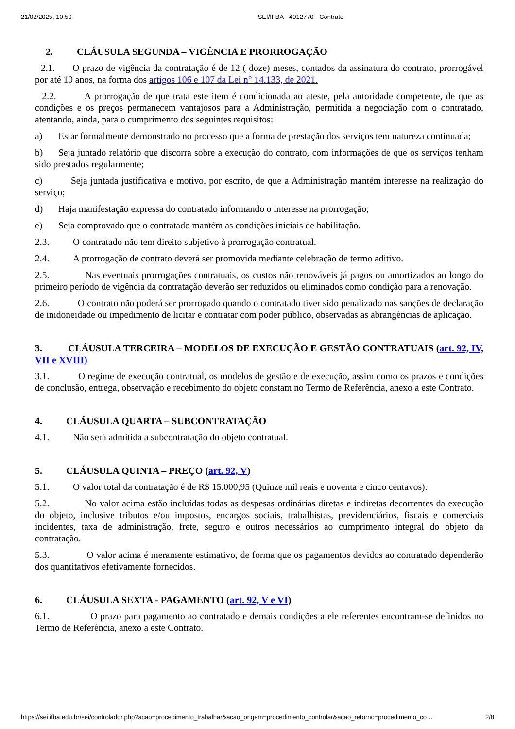21/02/2025, 10:59 SEI/IFBA - 4012770 - Contrato
2. CLÁUSULA SEGUNDA – VIGÊNCIA E PRORROGAÇÃO
2.1. O prazo de vigência da contratação é de 12 ( doze) meses, contados da assinatura do contrato, prorrogável por até 10 anos, na forma dos artigos 106 e 107 da Lei n° 14.133, de 2021.
2.2. A prorrogação de que trata este item é condicionada ao ateste, pela autoridade competente, de que as condições e os preços permanecem vantajosos para a Administração, permitida a negociação com o contratado, atentando, ainda, para o cumprimento dos seguintes requisitos:
a) Estar formalmente demonstrado no processo que a forma de prestação dos serviços tem natureza continuada;
b) Seja juntado relatório que discorra sobre a execução do contrato, com informações de que os serviços tenham sido prestados regularmente;
c) Seja juntada justificativa e motivo, por escrito, de que a Administração mantém interesse na realização do serviço;
d) Haja manifestação expressa do contratado informando o interesse na prorrogação;
e) Seja comprovado que o contratado mantém as condições iniciais de habilitação.
2.3. O contratado não tem direito subjetivo à prorrogação contratual.
2.4. A prorrogação de contrato deverá ser promovida mediante celebração de termo aditivo.
2.5. Nas eventuais prorrogações contratuais, os custos não renováveis já pagos ou amortizados ao longo do primeiro período de vigência da contratação deverão ser reduzidos ou eliminados como condição para a renovação.
2.6. O contrato não poderá ser prorrogado quando o contratado tiver sido penalizado nas sanções de declaração de inidoneidade ou impedimento de licitar e contratar com poder público, observadas as abrangências de aplicação.
3. CLÁUSULA TERCEIRA – MODELOS DE EXECUÇÃO E GESTÃO CONTRATUAIS (art. 92, IV, VII e XVIII)
3.1. O regime de execução contratual, os modelos de gestão e de execução, assim como os prazos e condições de conclusão, entrega, observação e recebimento do objeto constam no Termo de Referência, anexo a este Contrato.
4. CLÁUSULA QUARTA – SUBCONTRATAÇÃO
4.1. Não será admitida a subcontratação do objeto contratual.
5. CLÁUSULA QUINTA – PREÇO (art. 92, V)
5.1. O valor total da contratação é de R$ 15.000,95 (Quinze mil reais e noventa e cinco centavos).
5.2. No valor acima estão incluídas todas as despesas ordinárias diretas e indiretas decorrentes da execução do objeto, inclusive tributos e/ou impostos, encargos sociais, trabalhistas, previdenciários, fiscais e comerciais incidentes, taxa de administração, frete, seguro e outros necessários ao cumprimento integral do objeto da contratação.
5.3. O valor acima é meramente estimativo, de forma que os pagamentos devidos ao contratado dependerão dos quantitativos efetivamente fornecidos.
6. CLÁUSULA SEXTA - PAGAMENTO (art. 92, V e VI)
6.1. O prazo para pagamento ao contratado e demais condições a ele referentes encontram-se definidos no Termo de Referência, anexo a este Contrato.
https://sei.ifba.edu.br/sei/controlador.php?acao=procedimento_trabalhar&acao_origem=procedimento_controlar&acao_retorno=procedimento_co… 2/8